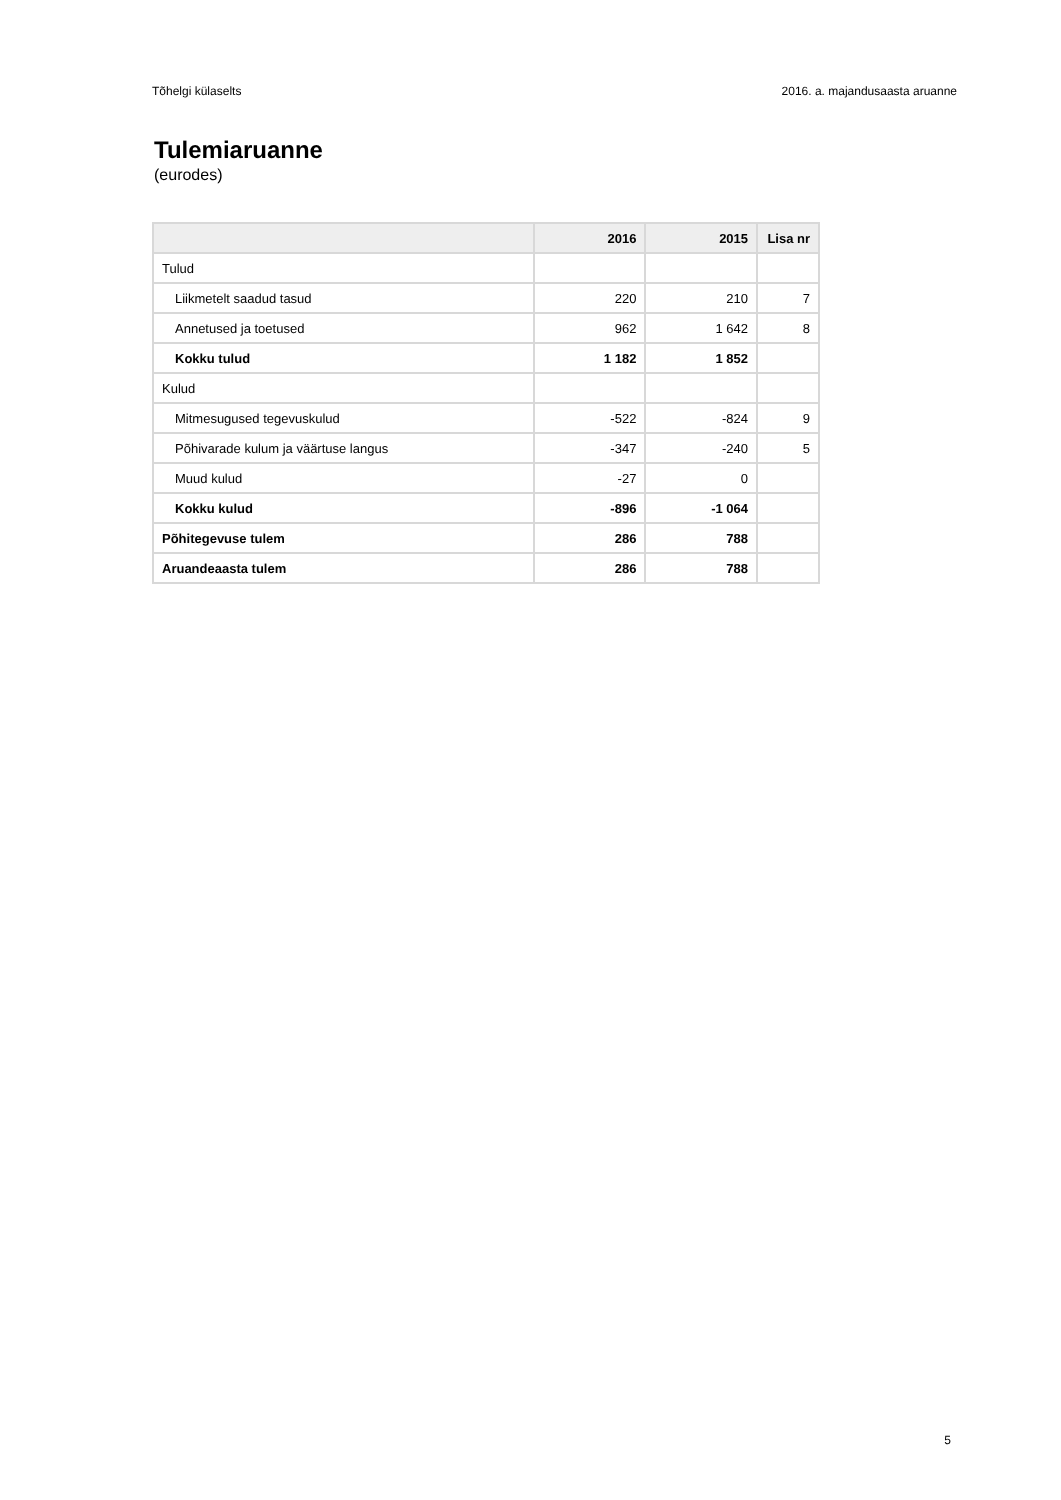Tõhelgi külaselts 2016. a. majandusaasta aruanne
Tulemiaruanne
(eurodes)
| | 2016 | 2015 | Lisa nr |
| --- | --- | --- | --- |
| Tulud | | | |
| Liikmetelt saadud tasud | 220 | 210 | 7 |
| Annetused ja toetused | 962 | 1 642 | 8 |
| Kokku tulud | 1 182 | 1 852 | |
| Kulud | | | |
| Mitmesugused tegevuskulud | -522 | -824 | 9 |
| Põhivarade kulum ja väärtuse langus | -347 | -240 | 5 |
| Muud kulud | -27 | 0 | |
| Kokku kulud | -896 | -1 064 | |
| Põhitegevuse tulem | 286 | 788 | |
| Aruandeaasta tulem | 286 | 788 | |
5